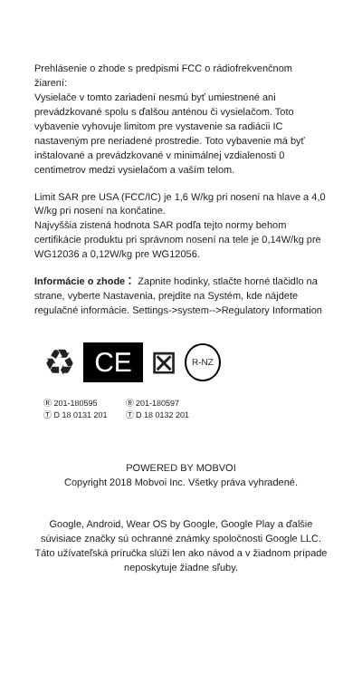Prehlásenie o zhode s predpismi FCC o rádiofrekvenčnom žiarení:
Vysielače v tomto zariadení nesmú byť umiestnené ani prevádzkované spolu s ďalšou anténou či vysielačom. Toto vybavenie vyhovuje limitom pre vystavenie sa radiácii IC nastaveným pre neriadené prostredie. Toto vybavenie má byť inštalované a prevádzkované v minimálnej vzdialenosti 0 centimetrov medzi vysielačom a vaším telom.
Limit SAR pre USA (FCC/IC) je 1,6 W/kg pri nosení na hlave a 4,0 W/kg pri nosení na končatine.
Najvyššia zistená hodnota SAR podľa tejto normy behom certifikácie produktu pri správnom nosení na tele je 0,14W/kg pre WG12036 a 0,12W/kg pre WG12056.
Informácie o zhode： Zapnite hodinky, stlačte horné tlačidlo na strane, vyberte Nastavenia, prejdite na Systém, kde nájdete regulačné informácie. Settings->system-->Regulatory Information
♻
CE
⊠ R-NZ
Ⓡ 201-180595
Ⓣ D 18 0131 201
Ⓡ 201-180597
Ⓣ D 18 0132 201
POWERED BY MOBVOI
Copyright 2018 Mobvoi Inc. Všetky práva vyhradené.
Google, Android, Wear OS by Google, Google Play a ďalšie súvisiace značky sú ochranné známky spoločnosti Google LLC.
Táto užívateľská príručka slúži len ako návod a v žiadnom prípade neposkytuje žiadne sľuby.